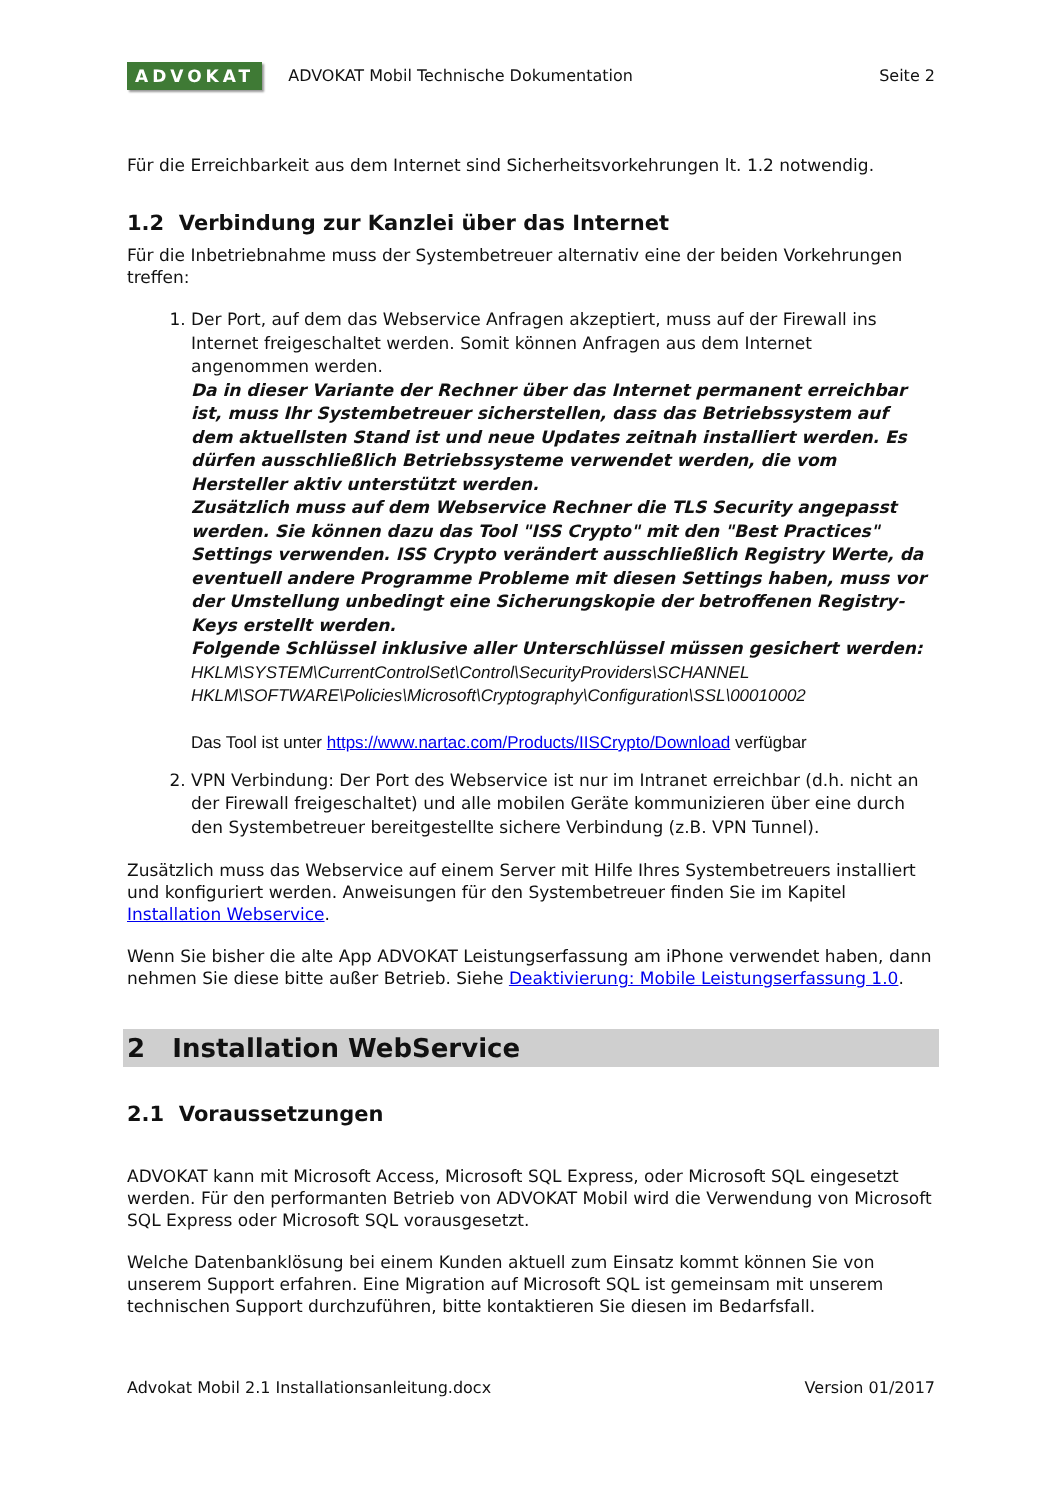ADVOKAT ADVOKAT Mobil Technische Dokumentation Seite 2
Für die Erreichbarkeit aus dem Internet sind Sicherheitsvorkehrungen lt. 1.2 notwendig.
1.2 Verbindung zur Kanzlei über das Internet
Für die Inbetriebnahme muss der Systembetreuer alternativ eine der beiden Vorkehrungen treffen:
1. Der Port, auf dem das Webservice Anfragen akzeptiert, muss auf der Firewall ins Internet freigeschaltet werden. Somit können Anfragen aus dem Internet angenommen werden.
Da in dieser Variante der Rechner über das Internet permanent erreichbar ist, muss Ihr Systembetreuer sicherstellen, dass das Betriebssystem auf dem aktuellsten Stand ist und neue Updates zeitnah installiert werden. Es dürfen ausschließlich Betriebssysteme verwendet werden, die vom Hersteller aktiv unterstützt werden.
Zusätzlich muss auf dem Webservice Rechner die TLS Security angepasst werden. Sie können dazu das Tool "ISS Crypto" mit den "Best Practices" Settings verwenden. ISS Crypto verändert ausschließlich Registry Werte, da eventuell andere Programme Probleme mit diesen Settings haben, muss vor der Umstellung unbedingt eine Sicherungskopie der betroffenen Registry-Keys erstellt werden.
Folgende Schlüssel inklusive aller Unterschlüssel müssen gesichert werden:
HKLM\SYSTEM\CurrentControlSet\Control\SecurityProviders\SCHANNEL
HKLM\SOFTWARE\Policies\Microsoft\Cryptography\Configuration\SSL\00010002
Das Tool ist unter https://www.nartac.com/Products/IISCrypto/Download verfügbar
2. VPN Verbindung: Der Port des Webservice ist nur im Intranet erreichbar (d.h. nicht an der Firewall freigeschaltet) und alle mobilen Geräte kommunizieren über eine durch den Systembetreuer bereitgestellte sichere Verbindung (z.B. VPN Tunnel).
Zusätzlich muss das Webservice auf einem Server mit Hilfe Ihres Systembetreuers installiert und konfiguriert werden. Anweisungen für den Systembetreuer finden Sie im Kapitel Installation Webservice.
Wenn Sie bisher die alte App ADVOKAT Leistungserfassung am iPhone verwendet haben, dann nehmen Sie diese bitte außer Betrieb. Siehe Deaktivierung: Mobile Leistungserfassung 1.0.
2 Installation WebService
2.1 Voraussetzungen
ADVOKAT kann mit Microsoft Access, Microsoft SQL Express, oder Microsoft SQL eingesetzt werden. Für den performanten Betrieb von ADVOKAT Mobil wird die Verwendung von Microsoft SQL Express oder Microsoft SQL vorausgesetzt.
Welche Datenbanklösung bei einem Kunden aktuell zum Einsatz kommt können Sie von unserem Support erfahren. Eine Migration auf Microsoft SQL ist gemeinsam mit unserem technischen Support durchzuführen, bitte kontaktieren Sie diesen im Bedarfsfall.
Advokat Mobil 2.1 Installationsanleitung.docx Version 01/2017